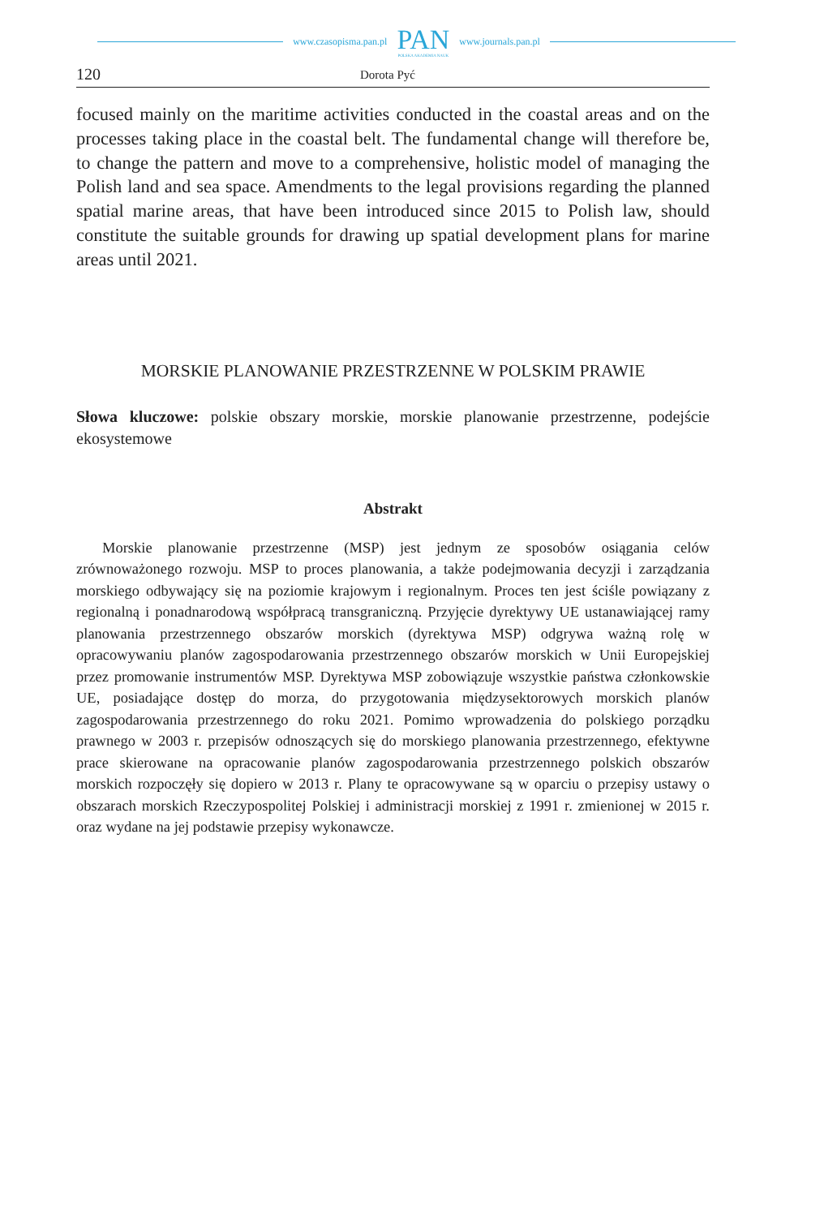www.czasopisma.pan.pl
PAN
POLSKA AKADEMIA NAUK
www.journals.pan.pl
120 Dorota Pyć
focused mainly on the maritime activities conducted in the coastal areas and on the processes taking place in the coastal belt. The fundamental change will therefore be, to change the pattern and move to a comprehensive, holistic model of managing the Polish land and sea space. Amendments to the legal provisions regarding the planned spatial marine areas, that have been introduced since 2015 to Polish law, should constitute the suitable grounds for drawing up spatial development plans for marine areas until 2021.
MORSKIE PLANOWANIE PRZESTRZENNE W POLSKIM PRAWIE
Słowa kluczowe: polskie obszary morskie, morskie planowanie przestrzenne, podejście ekosystemowe
Abstrakt
Morskie planowanie przestrzenne (MSP) jest jednym ze sposobów osiągania celów zrównoważonego rozwoju. MSP to proces planowania, a także podejmowania decyzji i zarządzania morskiego odbywający się na poziomie krajowym i regionalnym. Proces ten jest ściśle powiązany z regionalną i ponadnarodową współpracą transgraniczną. Przyjęcie dyrektywy UE ustanawiającej ramy planowania przestrzennego obszarów morskich (dyrektywa MSP) odgrywa ważną rolę w opracowywaniu planów zagospodarowania przestrzennego obszarów morskich w Unii Europejskiej przez promowanie instrumentów MSP. Dyrektywa MSP zobowiązuje wszystkie państwa członkowskie UE, posiadające dostęp do morza, do przygotowania międzysektorowych morskich planów zagospodarowania przestrzennego do roku 2021. Pomimo wprowadzenia do polskiego porządku prawnego w 2003 r. przepisów odnoszących się do morskiego planowania przestrzennego, efektywne prace skierowane na opracowanie planów zagospodarowania przestrzennego polskich obszarów morskich rozpoczęły się dopiero w 2013 r. Plany te opracowywane są w oparciu o przepisy ustawy o obszarach morskich Rzeczypospolitej Polskiej i administracji morskiej z 1991 r. zmienionej w 2015 r. oraz wydane na jej podstawie przepisy wykonawcze.